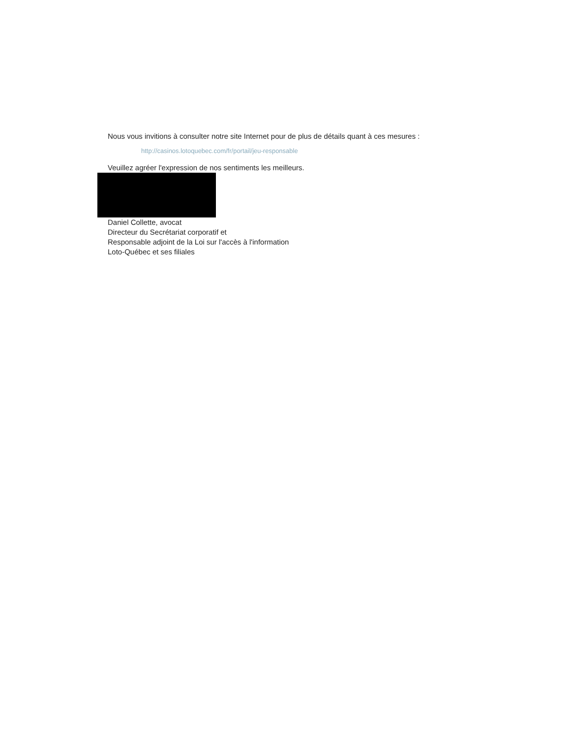Nous vous invitions à consulter notre site Internet pour de plus de détails quant à ces mesures :
http://casinos.lotoquebec.com/fr/portail/jeu-responsable
Veuillez agréer l'expression de nos sentiments les meilleurs.
Daniel Collette, avocat
Directeur du Secrétariat corporatif et
Responsable adjoint de la Loi sur l'accès à l'information
Loto-Québec et ses filiales